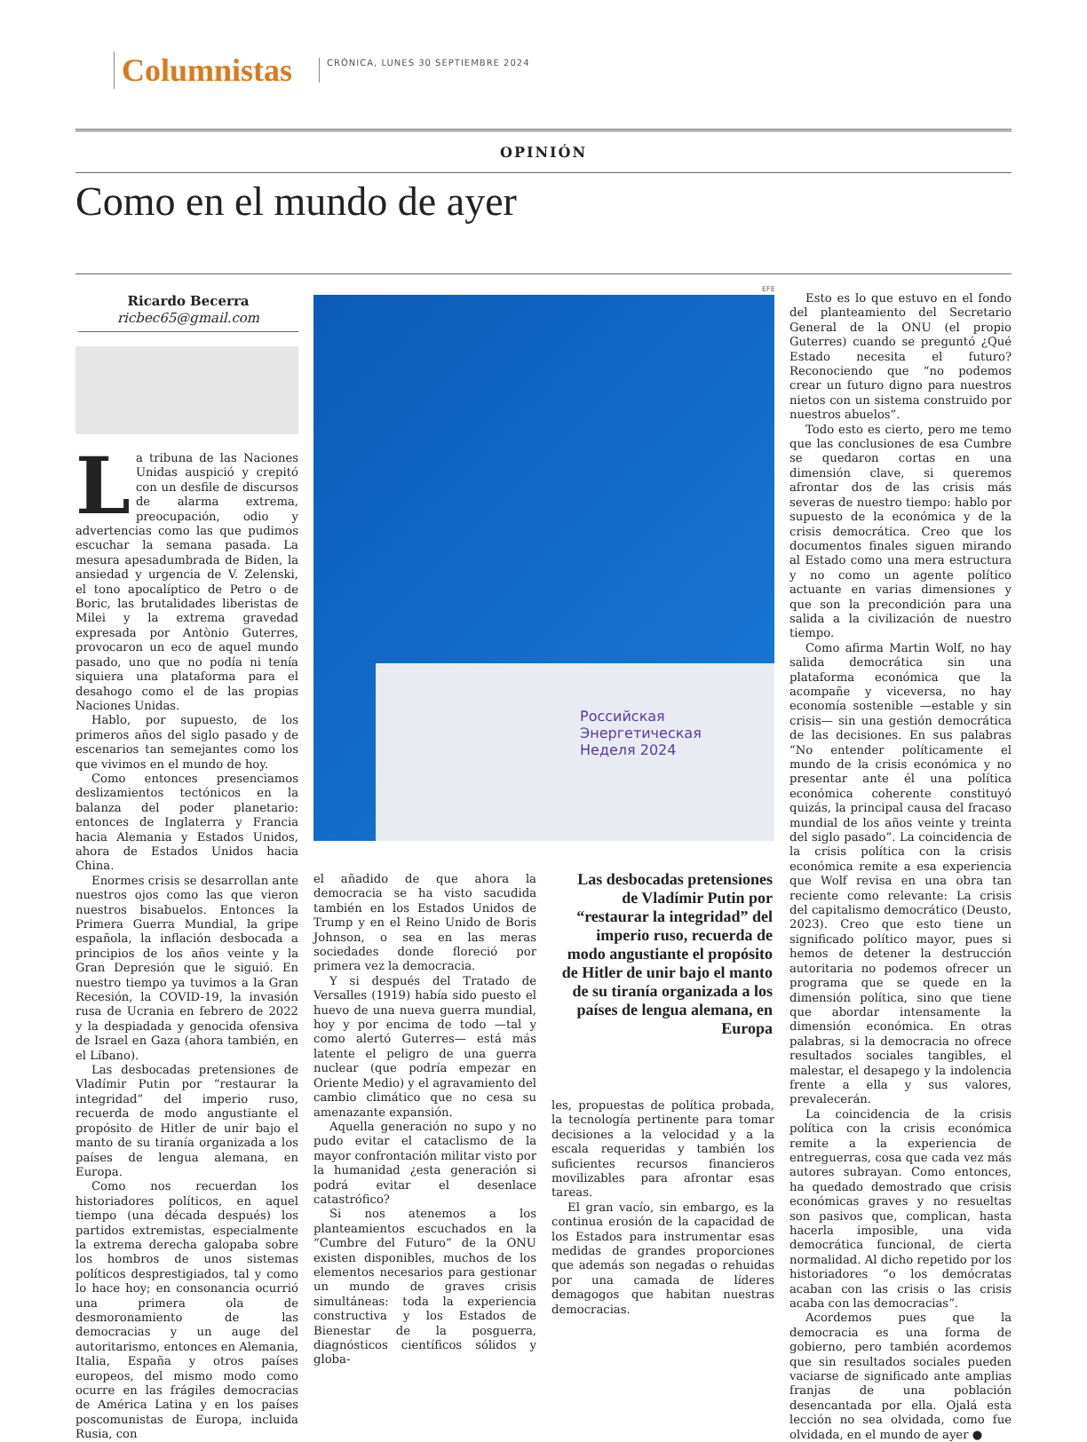Columnistas
CRÓNICA, LUNES 30 SEPTIEMBRE 2024
OPINIÓN
Como en el mundo de ayer
Ricardo Becerra
ricbec65@gmail.com
La tribuna de las Naciones Unidas auspició y crepitó con un desfile de discursos de alarma extrema, preocupación, odio y advertencias como las que pudimos escuchar la semana pasada. La mesura apesadumbrada de Biden, la ansiedad y urgencia de V. Zelenski, el tono apocalíptico de Petro o de Boric, las brutalidades liberistas de Milei y la extrema gravedad expresada por Antònio Guterres, provocaron un eco de aquel mundo pasado, uno que no podía ni tenía siquiera una plataforma para el desahogo como el de las propias Naciones Unidas.
Hablo, por supuesto, de los primeros años del siglo pasado y de escenarios tan semejantes como los que vivimos en el mundo de hoy.
Como entonces presenciamos deslizamientos tectónicos en la balanza del poder planetario: entonces de Inglaterra y Francia hacia Alemania y Estados Unidos, ahora de Estados Unidos hacia China.
Enormes crisis se desarrollan ante nuestros ojos como las que vieron nuestros bisabuelos. Entonces la Primera Guerra Mundial, la gripe española, la inflación desbocada a principios de los años veinte y la Gran Depresión que le siguió. En nuestro tiempo ya tuvimos a la Gran Recesión, la COVID-19, la invasión rusa de Ucrania en febrero de 2022 y la despiadada y genocida ofensiva de Israel en Gaza (ahora también, en el Líbano).
Las desbocadas pretensiones de Vladímir Putin por “restaurar la integridad” del imperio ruso, recuerda de modo angustiante el propósito de Hitler de unir bajo el manto de su tiranía organizada a los países de lengua alemana, en Europa.
Como nos recuerdan los historiadores políticos, en aquel tiempo (una década después) los partidos extremistas, especialmente la extrema derecha galopaba sobre los hombros de unos sistemas políticos desprestigiados, tal y como lo hace hoy; en consonancia ocurrió una primera ola de desmoronamiento de las democracias y un auge del autoritarismo, entonces en Alemania, Italia, España y otros países europeos, del mismo modo como ocurre en las frágiles democracias de América Latina y en los países poscomunistas de Europa, incluida Rusia, con
EFE
Российская
Энергетическая
Неделя 2024
el añadido de que ahora la democracia se ha visto sacudida también en los Estados Unidos de Trump y en el Reino Unido de Boris Johnson, o sea en las meras sociedades donde floreció por primera vez la democracia.
Y si después del Tratado de Versalles (1919) había sido puesto el huevo de una nueva guerra mundial, hoy y por encima de todo —tal y como alertó Guterres— está más latente el peligro de una guerra nuclear (que podría empezar en Oriente Medio) y el agravamiento del cambio climático que no cesa su amenazante expansión.
Aquella generación no supo y no pudo evitar el cataclismo de la mayor confrontación militar visto por la humanidad ¿esta generación si podrá evitar el desenlace catastrófico?
Si nos atenemos a los planteamientos escuchados en la “Cumbre del Futuro” de la ONU existen disponibles, muchos de los elementos necesarios para gestionar un mundo de graves crisis simultáneas: toda la experiencia constructiva y los Estados de Bienestar de la posguerra, diagnósticos científicos sólidos y globa-
Las desbocadas pretensiones de Vladímir Putin por “restaurar la integridad” del imperio ruso, recuerda de modo angustiante el propósito de Hitler de unir bajo el manto de su tiranía organizada a los países de lengua alemana, en Europa
les, propuestas de política probada, la tecnología pertinente para tomar decisiones a la velocidad y a la escala requeridas y también los suficientes recursos financieros movilizables para afrontar esas tareas.
El gran vacío, sin embargo, es la continua erosión de la capacidad de los Estados para instrumentar esas medidas de grandes proporciones que además son negadas o rehuidas por una camada de líderes demagogos que habitan nuestras democracias.
Esto es lo que estuvo en el fondo del planteamiento del Secretario General de la ONU (el propio Guterres) cuando se preguntó ¿Qué Estado necesita el futuro? Reconociendo que “no podemos crear un futuro digno para nuestros nietos con un sistema construido por nuestros abuelos”.
Todo esto es cierto, pero me temo que las conclusiones de esa Cumbre se quedaron cortas en una dimensión clave, si queremos afrontar dos de las crisis más severas de nuestro tiempo: hablo por supuesto de la económica y de la crisis democrática. Creo que los documentos finales siguen mirando al Estado como una mera estructura y no como un agente político actuante en varias dimensiones y que son la precondición para una salida a la civilización de nuestro tiempo.
Como afirma Martin Wolf, no hay salida democrática sin una plataforma económica que la acompañe y viceversa, no hay economía sostenible —estable y sin crisis— sin una gestión democrática de las decisiones. En sus palabras “No entender políticamente el mundo de la crisis económica y no presentar ante él una política económica coherente constituyó quizás, la principal causa del fracaso mundial de los años veinte y treinta del siglo pasado”. La coincidencia de la crisis política con la crisis económica remite a esa experiencia que Wolf revisa en una obra tan reciente como relevante: La crisis del capitalismo democrático (Deusto, 2023). Creo que esto tiene un significado político mayor, pues si hemos de detener la destrucción autoritaria no podemos ofrecer un programa que se quede en la dimensión política, sino que tiene que abordar intensamente la dimensión económica. En otras palabras, si la democracia no ofrece resultados sociales tangibles, el malestar, el desapego y la indolencia frente a ella y sus valores, prevalecerán.
La coincidencia de la crisis política con la crisis económica remite a la experiencia de entreguerras, cosa que cada vez más autores subrayan. Como entonces, ha quedado demostrado que crisis económicas graves y no resueltas son pasivos que, complican, hasta hacerla imposible, una vida democrática funcional, de cierta normalidad. Al dicho repetido por los historiadores “o los demócratas acaban con las crisis o las crisis acaba con las democracias”.
Acordemos pues que la democracia es una forma de gobierno, pero también acordemos que sin resultados sociales pueden vaciarse de significado ante amplias franjas de una población desencantada por ella. Ojalá esta lección no sea olvidada, como fue olvidada, en el mundo de ayer ●